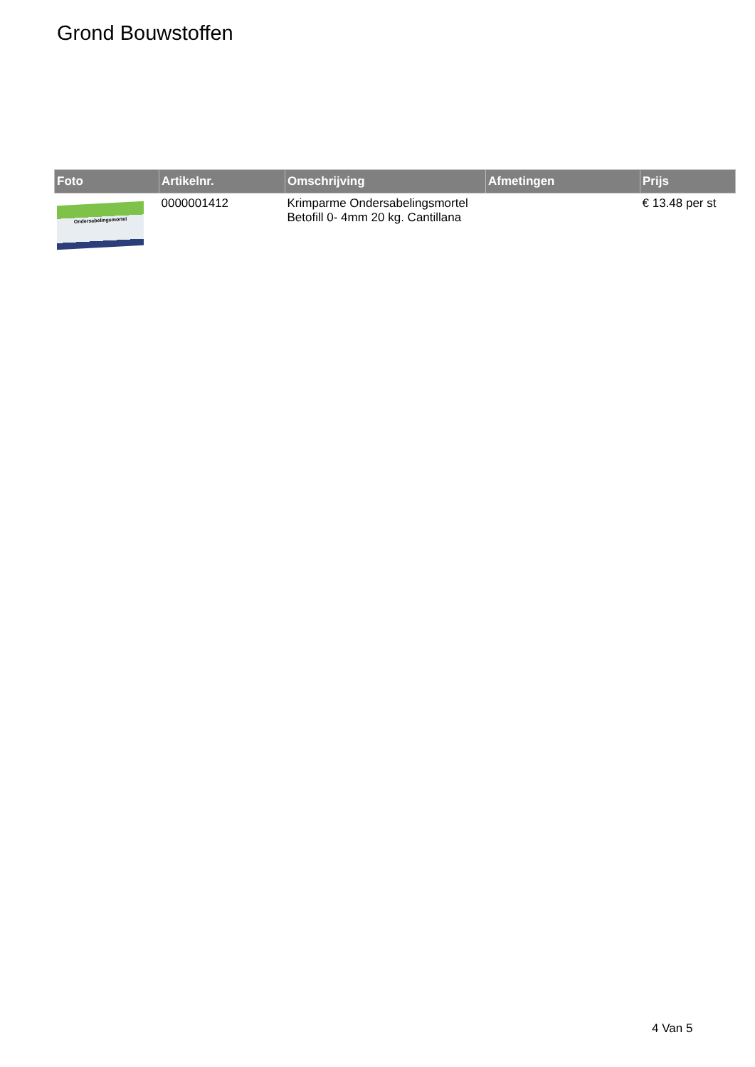Grond Bouwstoffen
| Foto | Artikelnr. | Omschrijving | Afmetingen | Prijs |
| --- | --- | --- | --- | --- |
| Ondersabelingsmortel | 0000001412 | Krimparme Ondersabelingsmortel Betofill 0- 4mm 20 kg. Cantillana | | € 13.48 per st |
4 Van 5